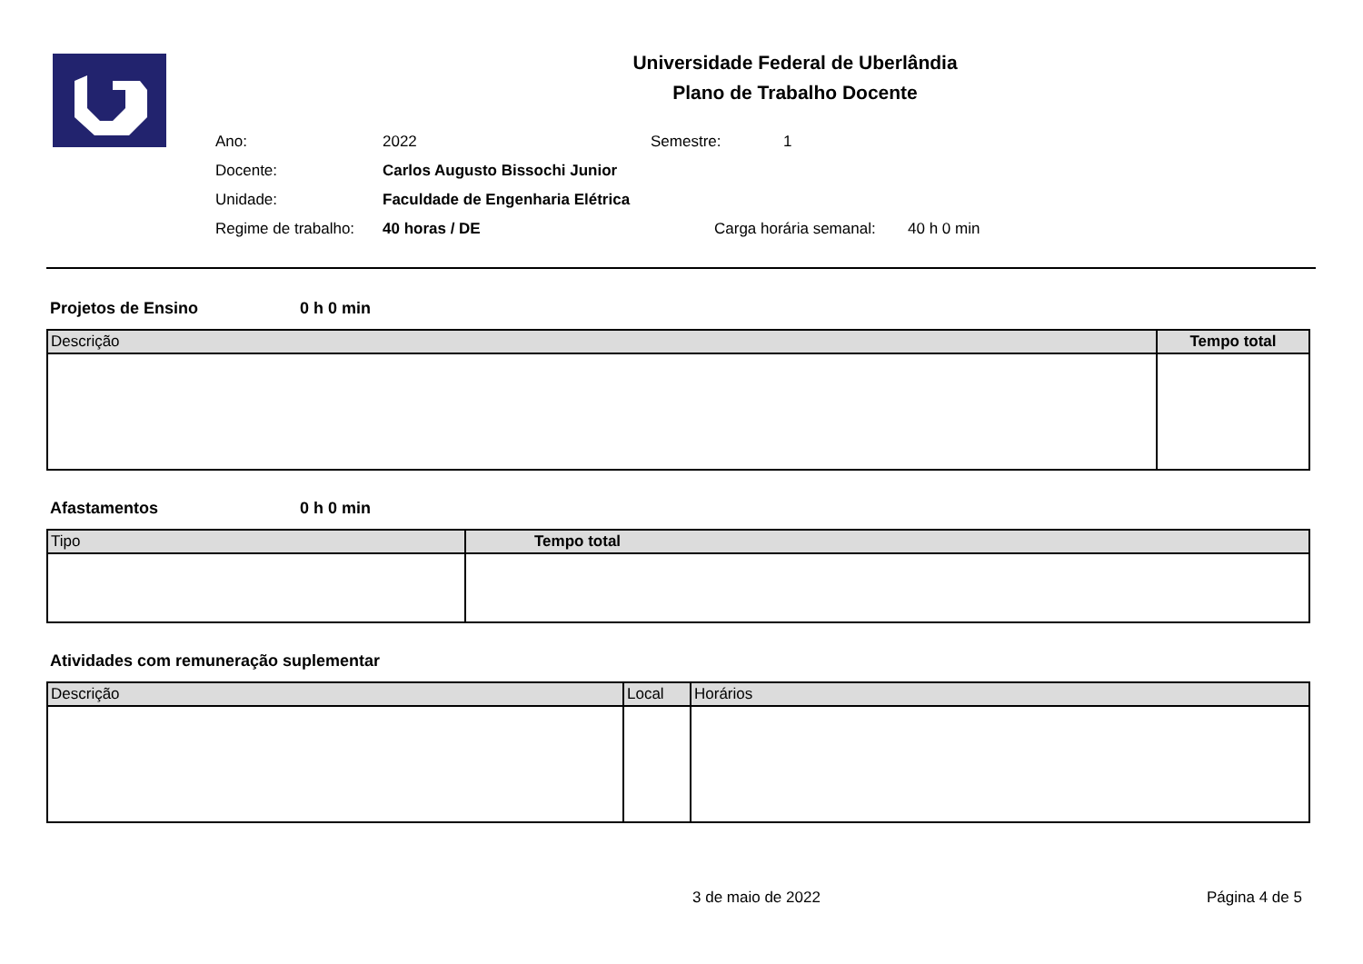Universidade Federal de Uberlândia
Plano de Trabalho Docente
Ano: 2022 Semestre: 1
Docente: Carlos Augusto Bissochi Junior
Unidade: Faculdade de Engenharia Elétrica
Regime de trabalho: 40 horas / DE Carga horária semanal: 40 h 0 min
Projetos de Ensino 0 h 0 min
| Descrição | Tempo total |
| --- | --- |
Afastamentos 0 h 0 min
| Tipo | Tempo total |
| --- | --- |
Atividades com remuneração suplementar
| Descrição | Local | Horários |
| --- | --- | --- |
3 de maio de 2022 Página 4 de 5